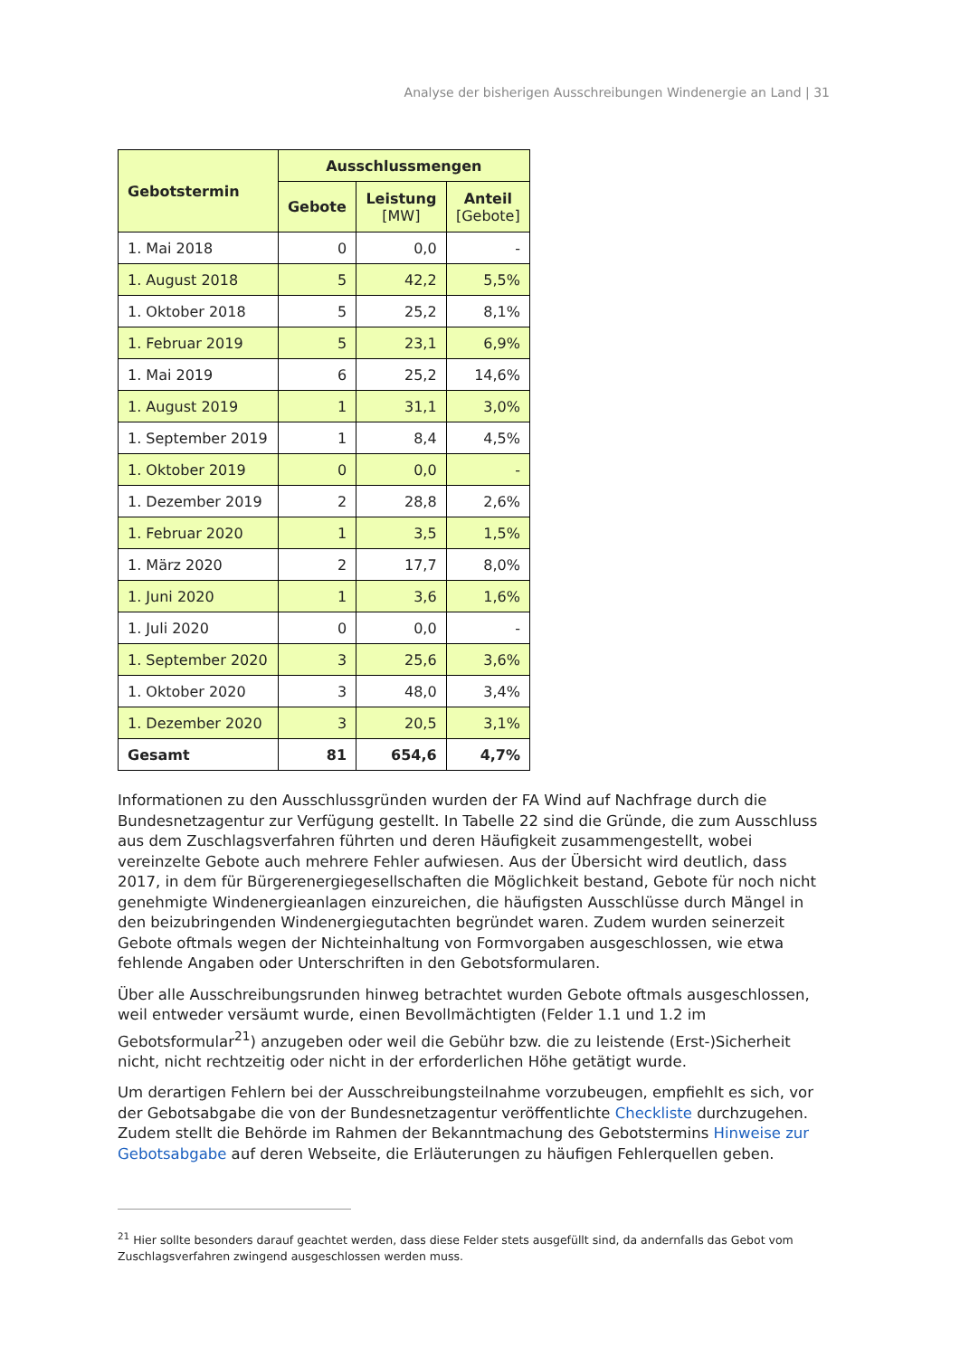Analyse der bisherigen Ausschreibungen Windenergie an Land | 31
| Gebotstermin | Ausschlussmengen | | |
| --- | --- | --- | --- |
| | Gebote | Leistung [MW] | Anteil [Gebote] |
| 1. Mai 2018 | 0 | 0,0 | - |
| 1. August 2018 | 5 | 42,2 | 5,5% |
| 1. Oktober 2018 | 5 | 25,2 | 8,1% |
| 1. Februar 2019 | 5 | 23,1 | 6,9% |
| 1. Mai 2019 | 6 | 25,2 | 14,6% |
| 1. August 2019 | 1 | 31,1 | 3,0% |
| 1. September 2019 | 1 | 8,4 | 4,5% |
| 1. Oktober 2019 | 0 | 0,0 | - |
| 1. Dezember 2019 | 2 | 28,8 | 2,6% |
| 1. Februar 2020 | 1 | 3,5 | 1,5% |
| 1. März 2020 | 2 | 17,7 | 8,0% |
| 1. Juni 2020 | 1 | 3,6 | 1,6% |
| 1. Juli 2020 | 0 | 0,0 | - |
| 1. September 2020 | 3 | 25,6 | 3,6% |
| 1. Oktober 2020 | 3 | 48,0 | 3,4% |
| 1. Dezember 2020 | 3 | 20,5 | 3,1% |
| Gesamt | 81 | 654,6 | 4,7% |
Informationen zu den Ausschlussgründen wurden der FA Wind auf Nachfrage durch die Bundesnetza­gentur zur Verfügung gestellt. In Tabelle 22 sind die Gründe, die zum Ausschluss aus dem Zuschlags­verfahren führten und deren Häufigkeit zusammengestellt, wobei vereinzelte Gebote auch mehrere Fehler aufwiesen. Aus der Übersicht wird deutlich, dass 2017, in dem für Bürgerenergiegesellschaften die Möglichkeit bestand, Gebote für noch nicht genehmigte Windenergieanlagen einzureichen, die häufigsten Ausschlüsse durch Mängel in den beizubringenden Windenergiegutachten begründet wa­ren. Zudem wurden seinerzeit Gebote oftmals wegen der Nichteinhaltung von Formvorgaben ausge­schlossen, wie etwa fehlende Angaben oder Unterschriften in den Gebotsformularen.
Über alle Ausschreibungsrunden hinweg betrachtet wurden Gebote oftmals ausgeschlossen, weil ent­weder versäumt wurde, einen Bevollmächtigten (Felder 1.1 und 1.2 im Gebotsformular<sup>21</sup>) anzugeben oder weil die Gebühr bzw. die zu leistende (Erst-)Sicherheit nicht, nicht rechtzeitig oder nicht in der erforderlichen Höhe getätigt wurde.
Um derartigen Fehlern bei der Ausschreibungsteilnahme vorzubeugen, empfiehlt es sich, vor der Ge­botsabgabe die von der Bundesnetzagentur veröffentlichte Checkliste durchzugehen. Zudem stellt die Behörde im Rahmen der Bekanntmachung des Gebotstermins Hinweise zur Gebotsabgabe auf deren Webseite, die Erläuterungen zu häufigen Fehlerquellen geben.
<sup>21</sup> Hier sollte besonders darauf geachtet werden, dass diese Felder stets ausgefüllt sind, da andernfalls das Gebot vom Zuschlags­verfahren zwingend ausgeschlossen werden muss.